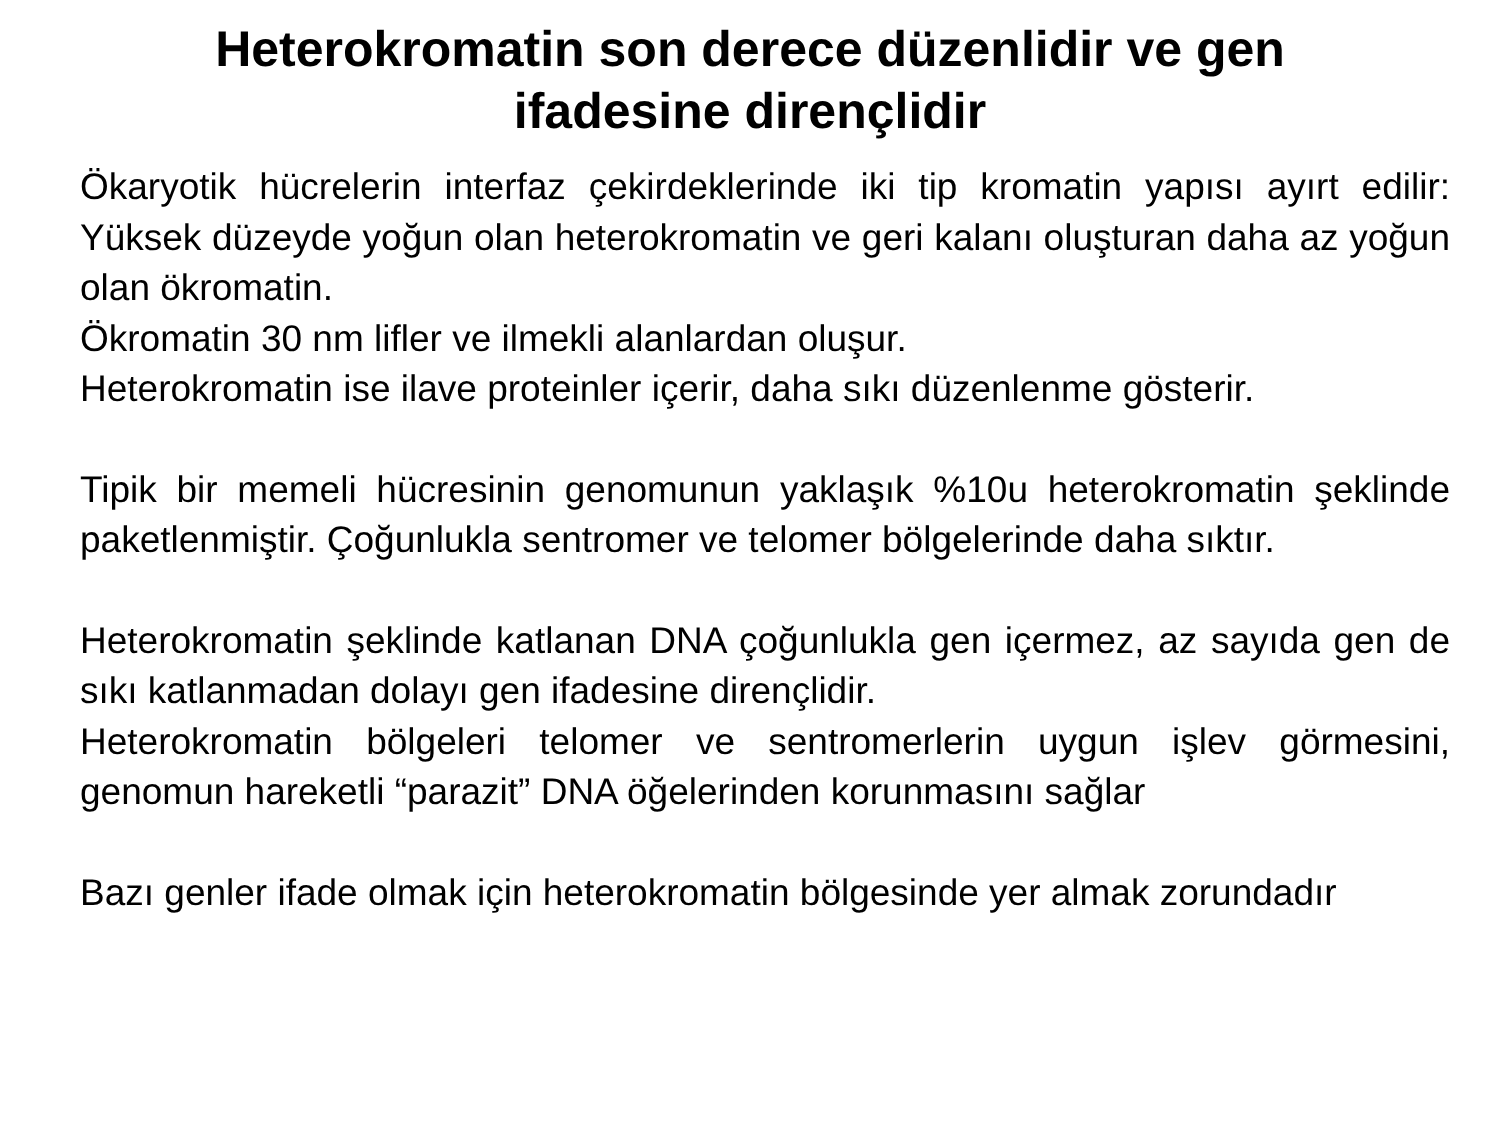Heterokromatin son derece düzenlidir ve gen
ifadesine dirençlidir
Ökaryotik hücrelerin interfaz çekirdeklerinde iki tip kromatin yapısı ayırt edilir: Yüksek düzeyde yoğun olan heterokromatin ve geri kalanı oluşturan daha az yoğun olan ökromatin.
Ökromatin 30 nm lifler ve ilmekli alanlardan oluşur.
Heterokromatin ise ilave proteinler içerir, daha sıkı düzenlenme gösterir.
Tipik bir memeli hücresinin genomunun yaklaşık %10u heterokromatin şeklinde paketlenmiştir. Çoğunlukla sentromer ve telomer bölgelerinde daha sıktır.
Heterokromatin şeklinde katlanan DNA çoğunlukla gen içermez, az sayıda gen de sıkı katlanmadan dolayı gen ifadesine dirençlidir.
Heterokromatin bölgeleri telomer ve sentromerlerin uygun işlev görmesini, genomun hareketli “parazit” DNA öğelerinden korunmasını sağlar
Bazı genler ifade olmak için heterokromatin bölgesinde yer almak zorundadır